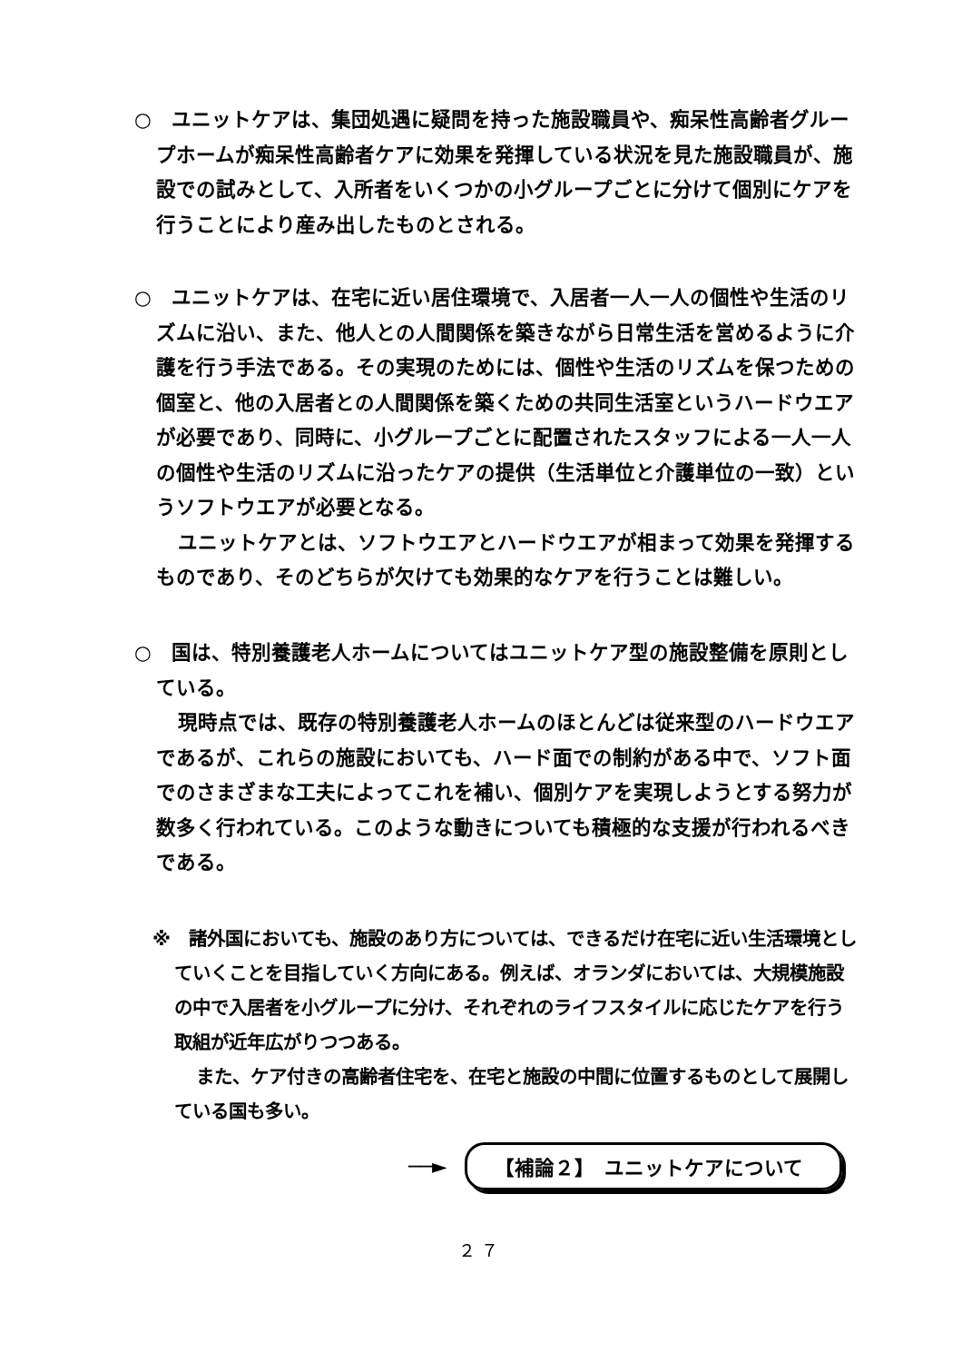○　ユニットケアは、集団処遇に疑問を持った施設職員や、痴呆性高齢者グループホームが痴呆性高齢者ケアに効果を発揮している状況を見た施設職員が、施設での試みとして、入所者をいくつかの小グループごとに分けて個別にケアを行うことにより産み出したものとされる。
○　ユニットケアは、在宅に近い居住環境で、入居者一人一人の個性や生活のリズムに沿い、また、他人との人間関係を築きながら日常生活を営めるように介護を行う手法である。その実現のためには、個性や生活のリズムを保つための個室と、他の入居者との人間関係を築くための共同生活室というハードウエアが必要であり、同時に、小グループごとに配置されたスタッフによる一人一人の個性や生活のリズムに沿ったケアの提供（生活単位と介護単位の一致）というソフトウエアが必要となる。
ユニットケアとは、ソフトウエアとハードウエアが相まって効果を発揮するものであり、そのどちらが欠けても効果的なケアを行うことは難しい。
○　国は、特別養護老人ホームについてはユニットケア型の施設整備を原則としている。
現時点では、既存の特別養護老人ホームのほとんどは従来型のハードウエアであるが、これらの施設においても、ハード面での制約がある中で、ソフト面でのさまざまな工夫によってこれを補い、個別ケアを実現しようとする努力が数多く行われている。このような動きについても積極的な支援が行われるべきである。
※　諸外国においても、施設のあり方については、できるだけ在宅に近い生活環境としていくことを目指していく方向にある。例えば、オランダにおいては、大規模施設の中で入居者を小グループに分け、それぞれのライフスタイルに応じたケアを行う取組が近年広がりつつある。
また、ケア付きの高齢者住宅を、在宅と施設の中間に位置するものとして展開している国も多い。
──►
【補論２】　ユニットケアについて
２７